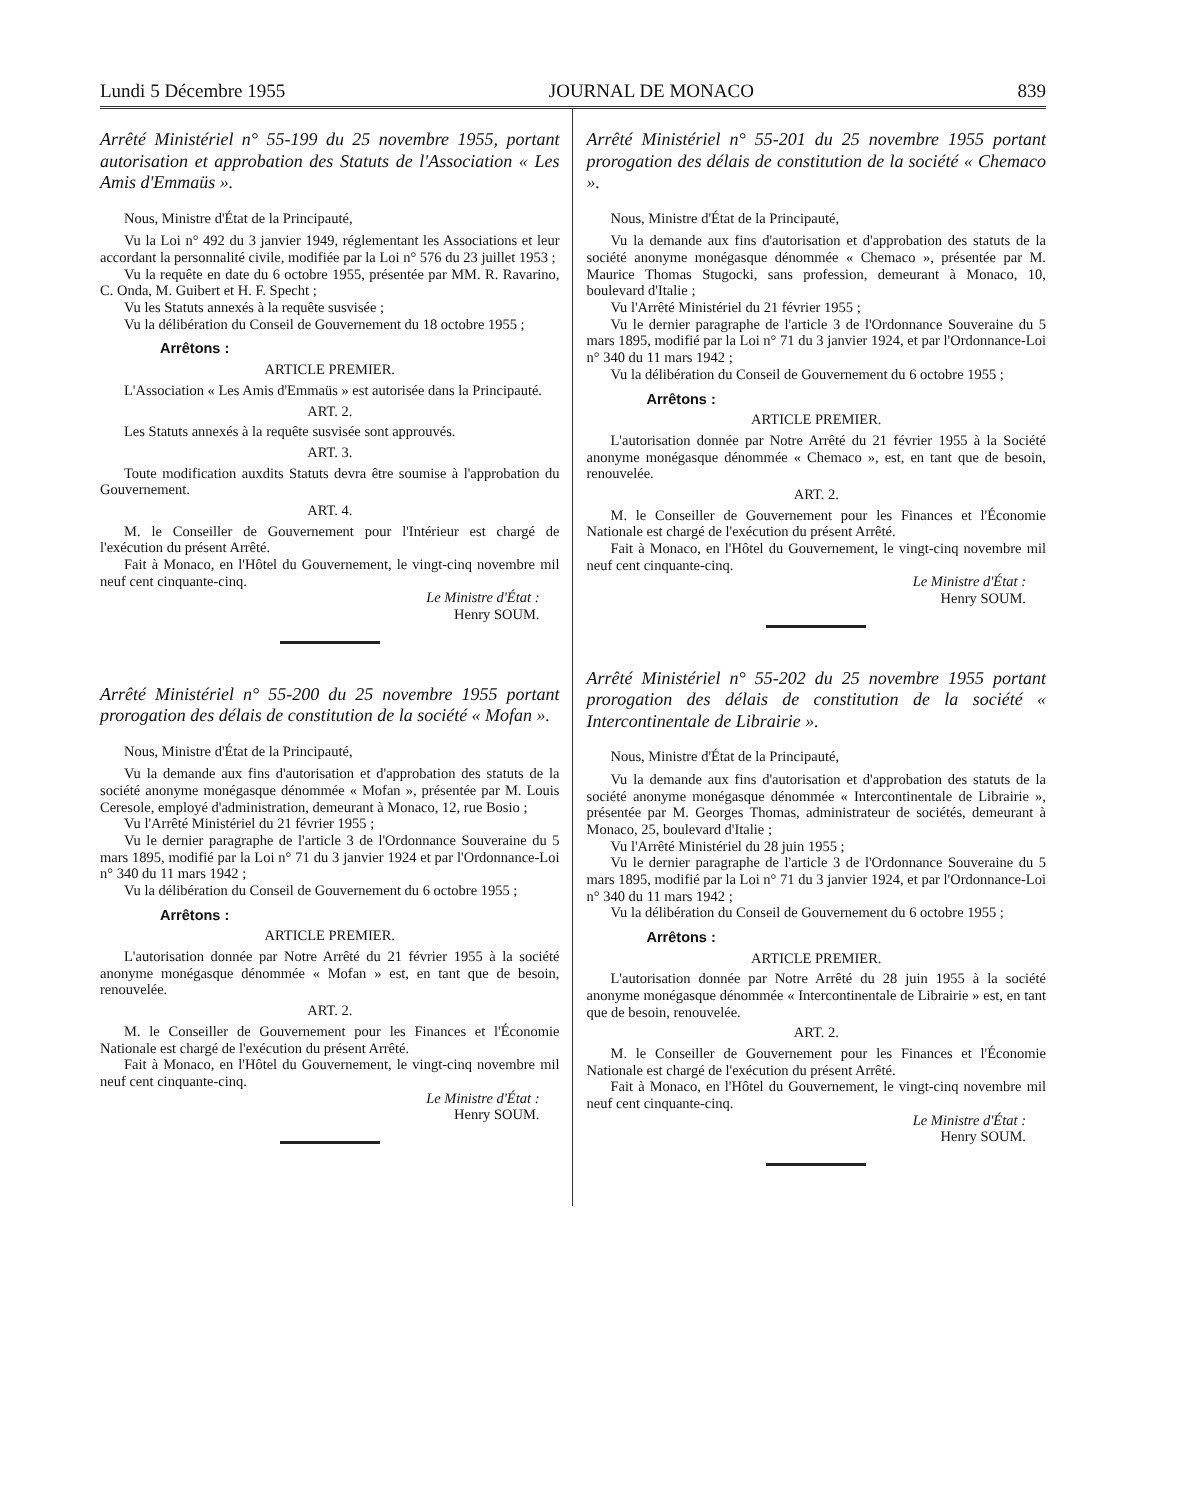Lundi 5 Décembre 1955 JOURNAL DE MONACO 839
Arrêté Ministériel n° 55-199 du 25 novembre 1955, portant autorisation et approbation des Statuts de l'Association « Les Amis d'Emmaüs ».
Nous, Ministre d'État de la Principauté,
Vu la Loi n° 492 du 3 janvier 1949, réglementant les Associations et leur accordant la personnalité civile, modifiée par la Loi n° 576 du 23 juillet 1953 ;
Vu la requête en date du 6 octobre 1955, présentée par MM. R. Ravarino, C. Onda, M. Guibert et H. F. Specht ;
Vu les Statuts annexés à la requête susvisée ;
Vu la délibération du Conseil de Gouvernement du 18 octobre 1955 ;
Arrêtons :
ARTICLE PREMIER.
L'Association « Les Amis d'Emmaüs » est autorisée dans la Principauté.
ART. 2.
Les Statuts annexés à la requête susvisée sont approuvés.
ART. 3.
Toute modification auxdits Statuts devra être soumise à l'approbation du Gouvernement.
ART. 4.
M. le Conseiller de Gouvernement pour l'Intérieur est chargé de l'exécution du présent Arrêté.
Fait à Monaco, en l'Hôtel du Gouvernement, le vingt-cinq novembre mil neuf cent cinquante-cinq.
Le Ministre d'État :
Henry SOUM.
Arrêté Ministériel n° 55-200 du 25 novembre 1955 portant prorogation des délais de constitution de la société « Mofan ».
Nous, Ministre d'État de la Principauté,
Vu la demande aux fins d'autorisation et d'approbation des statuts de la société anonyme monégasque dénommée « Mofan », présentée par M. Louis Ceresole, employé d'administration, demeurant à Monaco, 12, rue Bosio ;
Vu l'Arrêté Ministériel du 21 février 1955 ;
Vu le dernier paragraphe de l'article 3 de l'Ordonnance Souveraine du 5 mars 1895, modifié par la Loi n° 71 du 3 janvier 1924 et par l'Ordonnance-Loi n° 340 du 11 mars 1942 ;
Vu la délibération du Conseil de Gouvernement du 6 octobre 1955 ;
Arrêtons :
ARTICLE PREMIER.
L'autorisation donnée par Notre Arrêté du 21 février 1955 à la société anonyme monégasque dénommée « Mofan » est, en tant que de besoin, renouvelée.
ART. 2.
M. le Conseiller de Gouvernement pour les Finances et l'Économie Nationale est chargé de l'exécution du présent Arrêté.
Fait à Monaco, en l'Hôtel du Gouvernement, le vingt-cinq novembre mil neuf cent cinquante-cinq.
Le Ministre d'État :
Henry SOUM.
Arrêté Ministériel n° 55-201 du 25 novembre 1955 portant prorogation des délais de constitution de la société « Chemaco ».
Nous, Ministre d'État de la Principauté,
Vu la demande aux fins d'autorisation et d'approbation des statuts de la société anonyme monégasque dénommée « Chemaco », présentée par M. Maurice Thomas Stugocki, sans profession, demeurant à Monaco, 10, boulevard d'Italie ;
Vu l'Arrêté Ministériel du 21 février 1955 ;
Vu le dernier paragraphe de l'article 3 de l'Ordonnance Souveraine du 5 mars 1895, modifié par la Loi n° 71 du 3 janvier 1924, et par l'Ordonnance-Loi n° 340 du 11 mars 1942 ;
Vu la délibération du Conseil de Gouvernement du 6 octobre 1955 ;
Arrêtons :
ARTICLE PREMIER.
L'autorisation donnée par Notre Arrêté du 21 février 1955 à la Société anonyme monégasque dénommée « Chemaco », est, en tant que de besoin, renouvelée.
ART. 2.
M. le Conseiller de Gouvernement pour les Finances et l'Économie Nationale est chargé de l'exécution du présent Arrêté.
Fait à Monaco, en l'Hôtel du Gouvernement, le vingt-cinq novembre mil neuf cent cinquante-cinq.
Le Ministre d'État :
Henry SOUM.
Arrêté Ministériel n° 55-202 du 25 novembre 1955 portant prorogation des délais de constitution de la société « Intercontinentale de Librairie ».
Nous, Ministre d'État de la Principauté,
Vu la demande aux fins d'autorisation et d'approbation des statuts de la société anonyme monégasque dénommée « Intercontinentale de Librairie », présentée par M. Georges Thomas, administrateur de sociétés, demeurant à Monaco, 25, boulevard d'Italie ;
Vu l'Arrêté Ministériel du 28 juin 1955 ;
Vu le dernier paragraphe de l'article 3 de l'Ordonnance Souveraine du 5 mars 1895, modifié par la Loi n° 71 du 3 janvier 1924, et par l'Ordonnance-Loi n° 340 du 11 mars 1942 ;
Vu la délibération du Conseil de Gouvernement du 6 octobre 1955 ;
Arrêtons :
ARTICLE PREMIER.
L'autorisation donnée par Notre Arrêté du 28 juin 1955 à la société anonyme monégasque dénommée « Intercontinentale de Librairie » est, en tant que de besoin, renouvelée.
ART. 2.
M. le Conseiller de Gouvernement pour les Finances et l'Économie Nationale est chargé de l'exécution du présent Arrêté.
Fait à Monaco, en l'Hôtel du Gouvernement, le vingt-cinq novembre mil neuf cent cinquante-cinq.
Le Ministre d'État :
Henry SOUM.